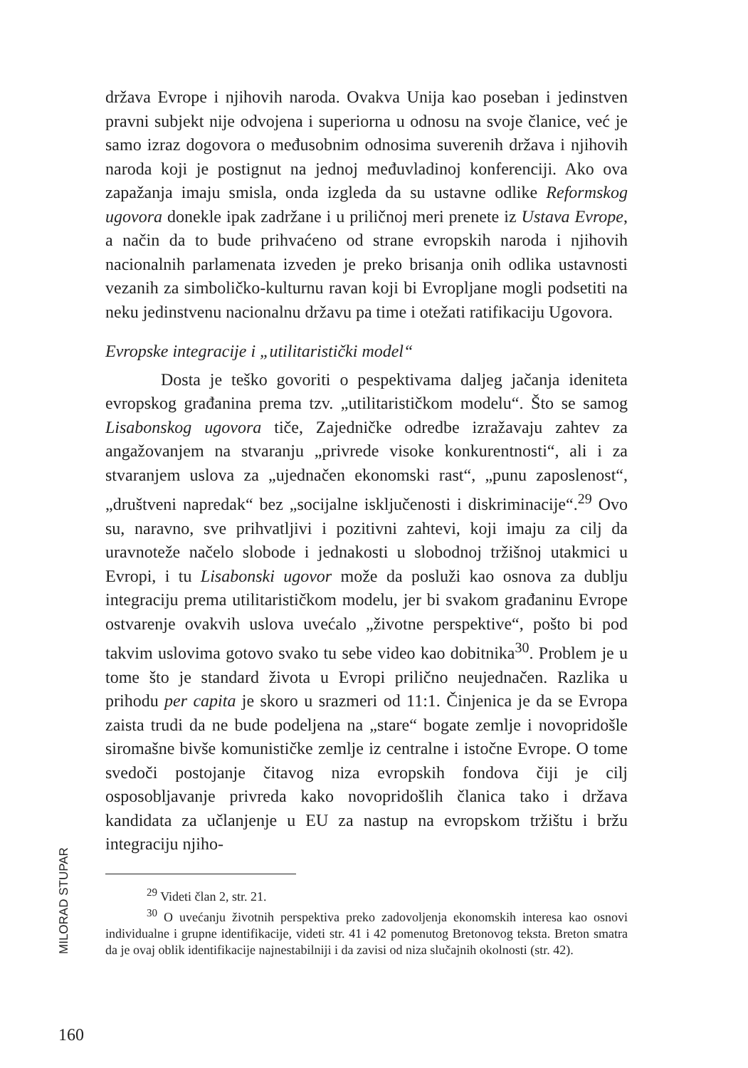država Evrope i njihovih naroda. Ovakva Unija kao poseban i jedinstven pravni subjekt nije odvojena i superiorna u odnosu na svoje članice, već je samo izraz dogovora o međusobnim odnosima suverenih država i njihovih naroda koji je postignut na jednoj međuvladinoj konferenciji. Ako ova zapažanja imaju smisla, onda izgleda da su ustavne odlike Reformskog ugovora donekle ipak zadržane i u priličnoj meri prenete iz Ustava Evrope, a način da to bude prihvaćeno od strane evropskih naroda i njihovih nacionalnih parlamenata izveden je preko brisanja onih odlika ustavnosti vezanih za simboličko-kulturnu ravan koji bi Evropljane mogli podsetiti na neku jedinstvenu nacionalnu državu pa time i otežati ratifikaciju Ugovora.
Evropske integracije i „utilitaristički model“
Dosta je teško govoriti o pespektivama daljeg jačanja ideniteta evropskog građanina prema tzv. „utilitarističkom modelu“. Što se samog Lisabonskog ugovora tiče, Zajedničke odredbe izražavaju zahtev za angažovanjem na stvaranju „privrede visoke konkurentnosti“, ali i za stvaranjem uslova za „ujednačen ekonomski rast“, „punu zaposlenost“, „društveni napredak“ bez „socijalne isključenosti i diskriminacije“.<sup>29</sup> Ovo su, naravno, sve prihvatljivi i pozitivni zahtevi, koji imaju za cilj da uravnoteže načelo slobode i jednakosti u slobodnoj tržišnoj utakmici u Evropi, i tu Lisabonski ugovor može da posluži kao osnova za dublju integraciju prema utilitarističkom modelu, jer bi svakom građaninu Evrope ostvarenje ovakvih uslova uvećalo „životne perspektive“, pošto bi pod takvim uslovima gotovo svako tu sebe video kao dobitnika<sup>30</sup>. Problem je u tome što je standard života u Evropi prilično neujednačen. Razlika u prihodu per capita je skoro u srazmeri od 11:1. Činjenica je da se Evropa zaista trudi da ne bude podeljena na „stare“ bogate zemlje i novopridošle siromašne bivše komunističke zemlje iz centralne i istočne Evrope. O tome svedoči postojanje čitavog niza evropskih fondova čiji je cilj osposobljavanje privreda kako novopridošlih članica tako i država kandidata za učlanjenje u EU za nastup na evropskom tržištu i bržu integraciju njiho-
<sup>29</sup> Videti član 2, str. 21.
<sup>30</sup> O uvećanju životnih perspektiva preko zadovoljenja ekonomskih interesa kao osnovi individualne i grupne identifikacije, videti str. 41 i 42 pomenutog Bretonovog teksta. Breton smatra da je ovaj oblik identifikacije najnestabilniji i da zavisi od niza slučajnih okolnosti (str. 42).
MILORAD STUPAR
160